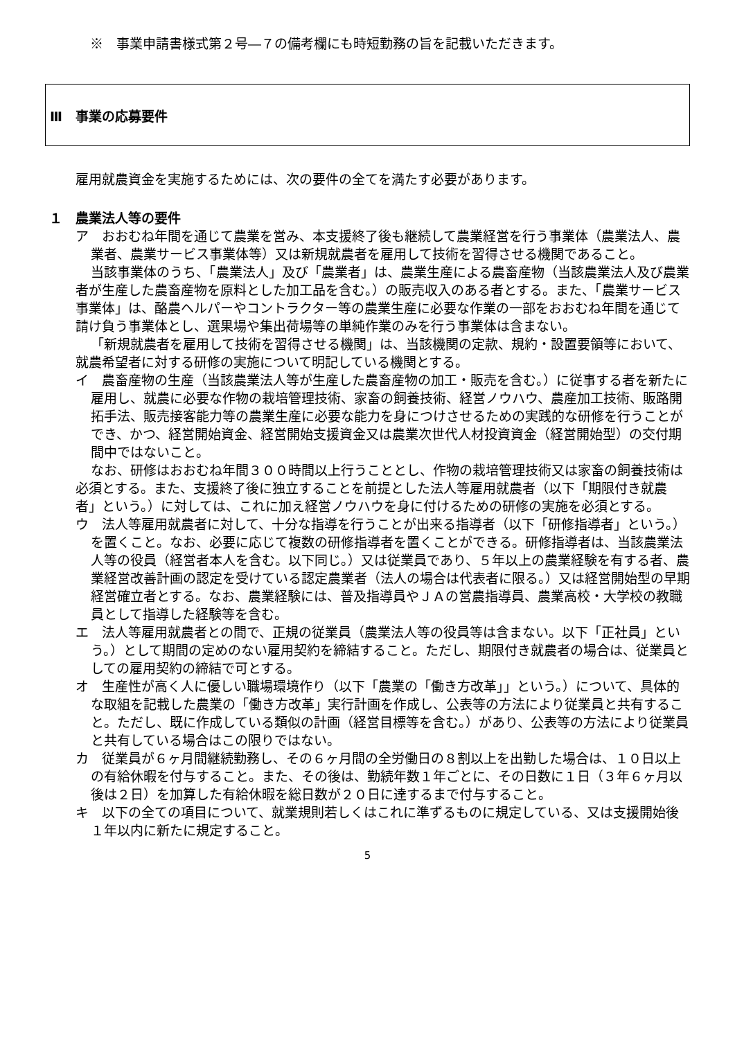※　事業申請書様式第２号―７の備考欄にも時短勤務の旨を記載いただきます。
Ⅲ　事業の応募要件
雇用就農資金を実施するためには、次の要件の全てを満たす必要があります。
１　農業法人等の要件
ア　おおむね年間を通じて農業を営み、本支援終了後も継続して農業経営を行う事業体（農業法人、農業者、農業サービス事業体等）又は新規就農者を雇用して技術を習得させる機関であること。
当該事業体のうち、「農業法人」及び「農業者」は、農業生産による農畜産物（当該農業法人及び農業者が生産した農畜産物を原料とした加工品を含む。）の販売収入のある者とする。また、「農業サービス事業体」は、酪農ヘルパーやコントラクター等の農業生産に必要な作業の一部をおおむね年間を通じて請け負う事業体とし、選果場や集出荷場等の単純作業のみを行う事業体は含まない。
「新規就農者を雇用して技術を習得させる機関」は、当該機関の定款、規約・設置要領等において、就農希望者に対する研修の実施について明記している機関とする。
イ　農畜産物の生産（当該農業法人等が生産した農畜産物の加工・販売を含む。）に従事する者を新たに雇用し、就農に必要な作物の栽培管理技術、家畜の飼養技術、経営ノウハウ、農産加工技術、販路開拓手法、販売接客能力等の農業生産に必要な能力を身につけさせるための実践的な研修を行うことができ、かつ、経営開始資金、経営開始支援資金又は農業次世代人材投資資金（経営開始型）の交付期間中ではないこと。
なお、研修はおおむね年間３００時間以上行うこととし、作物の栽培管理技術又は家畜の飼養技術は必須とする。また、支援終了後に独立することを前提とした法人等雇用就農者（以下「期限付き就農者」という。）に対しては、これに加え経営ノウハウを身に付けるための研修の実施を必須とする。
ウ　法人等雇用就農者に対して、十分な指導を行うことが出来る指導者（以下「研修指導者」という。）を置くこと。なお、必要に応じて複数の研修指導者を置くことができる。研修指導者は、当該農業法人等の役員（経営者本人を含む。以下同じ。）又は従業員であり、５年以上の農業経験を有する者、農業経営改善計画の認定を受けている認定農業者（法人の場合は代表者に限る。）又は経営開始型の早期経営確立者とする。なお、農業経験には、普及指導員やＪＡの営農指導員、農業高校・大学校の教職員として指導した経験等を含む。
エ　法人等雇用就農者との間で、正規の従業員（農業法人等の役員等は含まない。以下「正社員」という。）として期間の定めのない雇用契約を締結すること。ただし、期限付き就農者の場合は、従業員としての雇用契約の締結で可とする。
オ　生産性が高く人に優しい職場環境作り（以下「農業の「働き方改革」」という。）について、具体的な取組を記載した農業の「働き方改革」実行計画を作成し、公表等の方法により従業員と共有すること。ただし、既に作成している類似の計画（経営目標等を含む。）があり、公表等の方法により従業員と共有している場合はこの限りではない。
カ　従業員が６ヶ月間継続勤務し、その６ヶ月間の全労働日の８割以上を出勤した場合は、１０日以上の有給休暇を付与すること。また、その後は、勤続年数１年ごとに、その日数に１日（３年６ヶ月以後は２日）を加算した有給休暇を総日数が２０日に達するまで付与すること。
キ　以下の全ての項目について、就業規則若しくはこれに準ずるものに規定している、又は支援開始後１年以内に新たに規定すること。
5